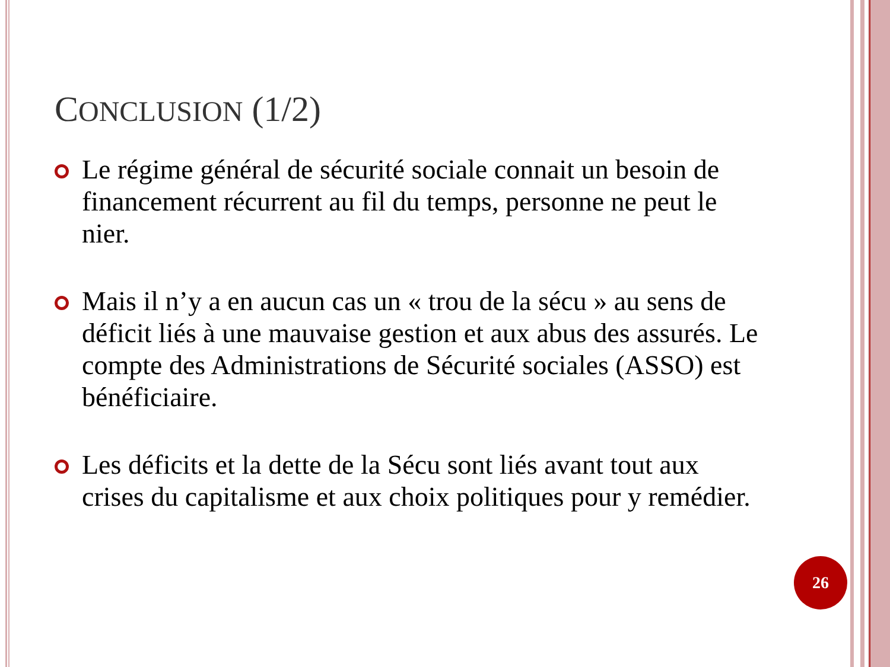CONCLUSION (1/2)
Le régime général de sécurité sociale connait un besoin de financement récurrent au fil du temps, personne ne peut le nier.
Mais il n’y a en aucun cas un « trou de la sécu » au sens de déficit liés à une mauvaise gestion et aux abus des assurés. Le compte des Administrations de Sécurité sociales (ASSO) est bénéficiaire.
Les déficits et la dette de la Sécu sont liés avant tout aux crises du capitalisme et aux choix politiques pour y remédier.
26